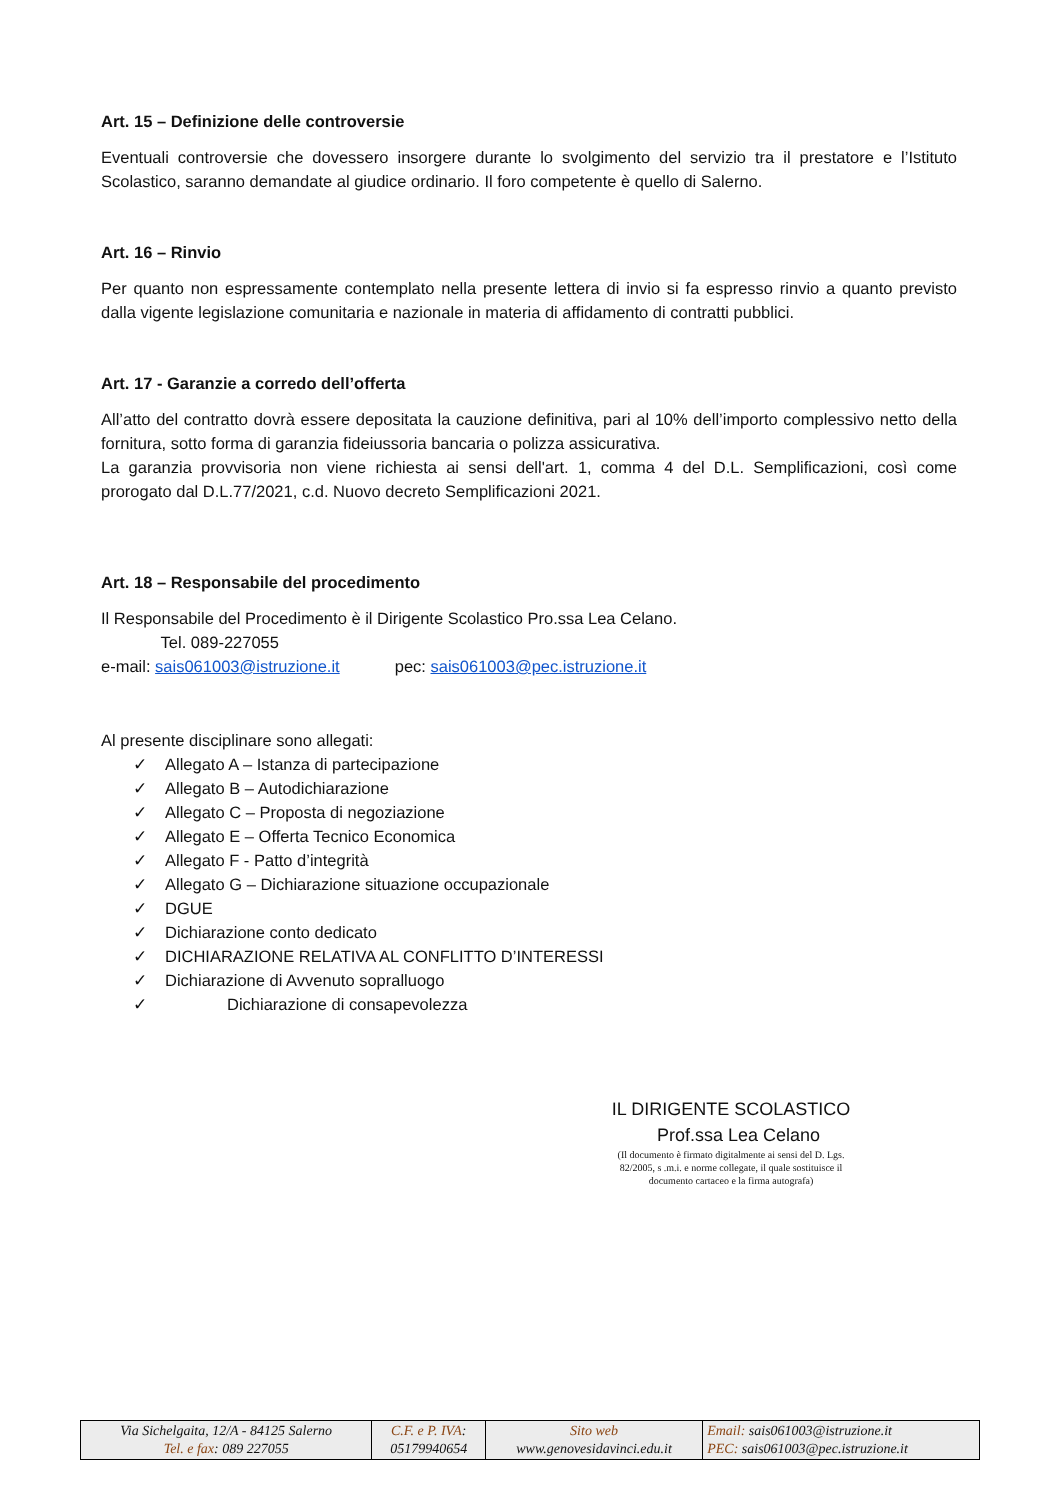Art. 15 – Definizione delle controversie
Eventuali controversie che dovessero insorgere durante lo svolgimento del servizio tra il prestatore e l’Istituto Scolastico, saranno demandate al giudice ordinario. Il foro competente è quello di Salerno.
Art. 16 – Rinvio
Per quanto non espressamente contemplato nella presente lettera di invio si fa espresso rinvio a quanto previsto dalla vigente legislazione comunitaria e nazionale in materia di affidamento di contratti pubblici.
Art. 17 - Garanzie a corredo dell’offerta
All’atto del contratto dovrà essere depositata la cauzione definitiva, pari al 10% dell’importo complessivo netto della fornitura, sotto forma di garanzia fideiussoria bancaria o polizza assicurativa.
La garanzia provvisoria non viene richiesta ai sensi dell'art. 1, comma 4 del D.L. Semplificazioni, così come prorogato dal D.L.77/2021, c.d. Nuovo decreto Semplificazioni 2021.
Art. 18 – Responsabile del procedimento
Il Responsabile del Procedimento è il Dirigente Scolastico Pro.ssa Lea Celano.
Tel. 089-227055
e-mail: sais061003@istruzione.it pec: sais061003@pec.istruzione.it
Al presente disciplinare sono allegati:
✓ Allegato A – Istanza di partecipazione
✓ Allegato B – Autodichiarazione
✓ Allegato C – Proposta di negoziazione
✓ Allegato E – Offerta Tecnico Economica
✓ Allegato F - Patto d’integrità
✓ Allegato G – Dichiarazione situazione occupazionale
✓ DGUE
✓ Dichiarazione conto dedicato
✓ DICHIARAZIONE RELATIVA AL CONFLITTO D’INTERESSI
✓ Dichiarazione di Avvenuto sopralluogo
✓ Dichiarazione di consapevolezza
IL DIRIGENTE SCOLASTICO
Prof.ssa Lea Celano
(Il documento è firmato digitalmente ai sensi del D. Lgs.
82/2005, s .m.i. e norme collegate, il quale sostituisce il
documento cartaceo e la firma autografa)
| Via Sichelgaita, 12/A - 84125 Salerno Tel. e fax : 089 227055 | C.F. e P. IVA : 05179940654 | Sito web www.genovesidavinci.edu.it | Email: sais061003@istruzione.it PEC: sais061003@pec.istruzione.it |